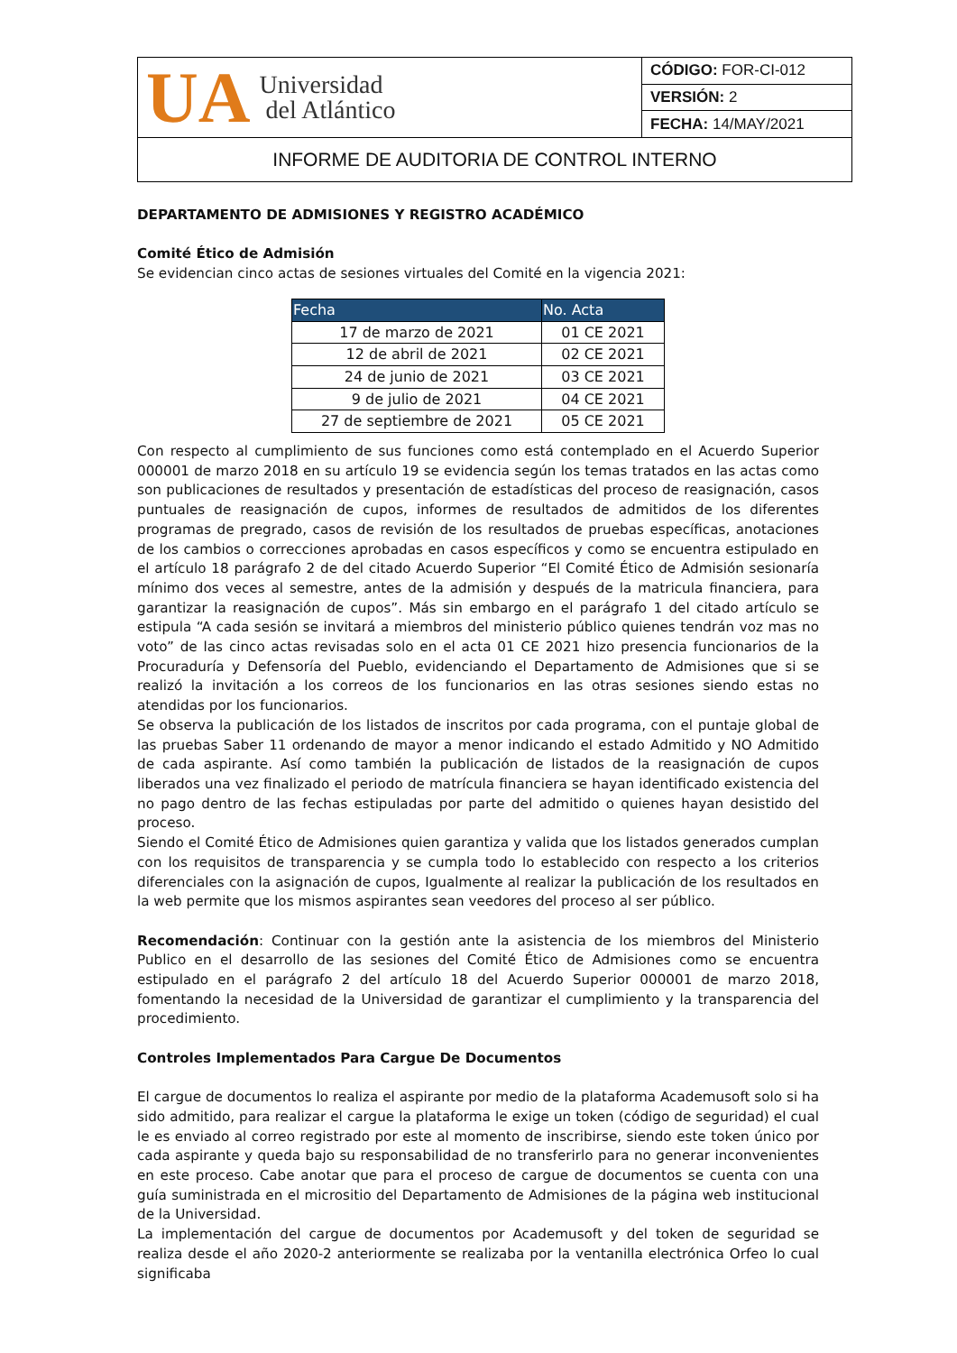| UA Universidad del Atlántico | CÓDIGO: FOR-CI-012 |
| | VERSIÓN: 2 |
| | FECHA: 14/MAY/2021 |
| INFORME DE AUDITORIA DE CONTROL INTERNO | |
DEPARTAMENTO DE ADMISIONES Y REGISTRO ACADÉMICO
Comité Ético de Admisión
Se evidencian cinco actas de sesiones virtuales del Comité en la vigencia 2021:
| Fecha | No. Acta |
| --- | --- |
| 17 de marzo de 2021 | 01 CE 2021 |
| 12 de abril de 2021 | 02 CE 2021 |
| 24 de junio de 2021 | 03 CE 2021 |
| 9 de julio de 2021 | 04 CE 2021 |
| 27 de septiembre de 2021 | 05 CE 2021 |
Con respecto al cumplimiento de sus funciones como está contemplado en el Acuerdo Superior 000001 de marzo 2018 en su artículo 19 se evidencia según los temas tratados en las actas como son publicaciones de resultados y presentación de estadísticas del proceso de reasignación, casos puntuales de reasignación de cupos, informes de resultados de admitidos de los diferentes programas de pregrado, casos de revisión de los resultados de pruebas específicas, anotaciones de los cambios o correcciones aprobadas en casos específicos y como se encuentra estipulado en el artículo 18 parágrafo 2 de del citado Acuerdo Superior “El Comité Ético de Admisión sesionaría mínimo dos veces al semestre, antes de la admisión y después de la matricula financiera, para garantizar la reasignación de cupos”. Más sin embargo en el parágrafo 1 del citado artículo se estipula “A cada sesión se invitará a miembros del ministerio público quienes tendrán voz mas no voto” de las cinco actas revisadas solo en el acta 01 CE 2021 hizo presencia funcionarios de la Procuraduría y Defensoría del Pueblo, evidenciando el Departamento de Admisiones que si se realizó la invitación a los correos de los funcionarios en las otras sesiones siendo estas no atendidas por los funcionarios.
Se observa la publicación de los listados de inscritos por cada programa, con el puntaje global de las pruebas Saber 11 ordenando de mayor a menor indicando el estado Admitido y NO Admitido de cada aspirante. Así como también la publicación de listados de la reasignación de cupos liberados una vez finalizado el periodo de matrícula financiera se hayan identificado existencia del no pago dentro de las fechas estipuladas por parte del admitido o quienes hayan desistido del proceso.
Siendo el Comité Ético de Admisiones quien garantiza y valida que los listados generados cumplan con los requisitos de transparencia y se cumpla todo lo establecido con respecto a los criterios diferenciales con la asignación de cupos, Igualmente al realizar la publicación de los resultados en la web permite que los mismos aspirantes sean veedores del proceso al ser público.
Recomendación: Continuar con la gestión ante la asistencia de los miembros del Ministerio Publico en el desarrollo de las sesiones del Comité Ético de Admisiones como se encuentra estipulado en el parágrafo 2 del artículo 18 del Acuerdo Superior 000001 de marzo 2018, fomentando la necesidad de la Universidad de garantizar el cumplimiento y la transparencia del procedimiento.
Controles Implementados Para Cargue De Documentos
El cargue de documentos lo realiza el aspirante por medio de la plataforma Academusoft solo si ha sido admitido, para realizar el cargue la plataforma le exige un token (código de seguridad) el cual le es enviado al correo registrado por este al momento de inscribirse, siendo este token único por cada aspirante y queda bajo su responsabilidad de no transferirlo para no generar inconvenientes en este proceso. Cabe anotar que para el proceso de cargue de documentos se cuenta con una guía suministrada en el micrositio del Departamento de Admisiones de la página web institucional de la Universidad.
La implementación del cargue de documentos por Academusoft y del token de seguridad se realiza desde el año 2020-2 anteriormente se realizaba por la ventanilla electrónica Orfeo lo cual significaba